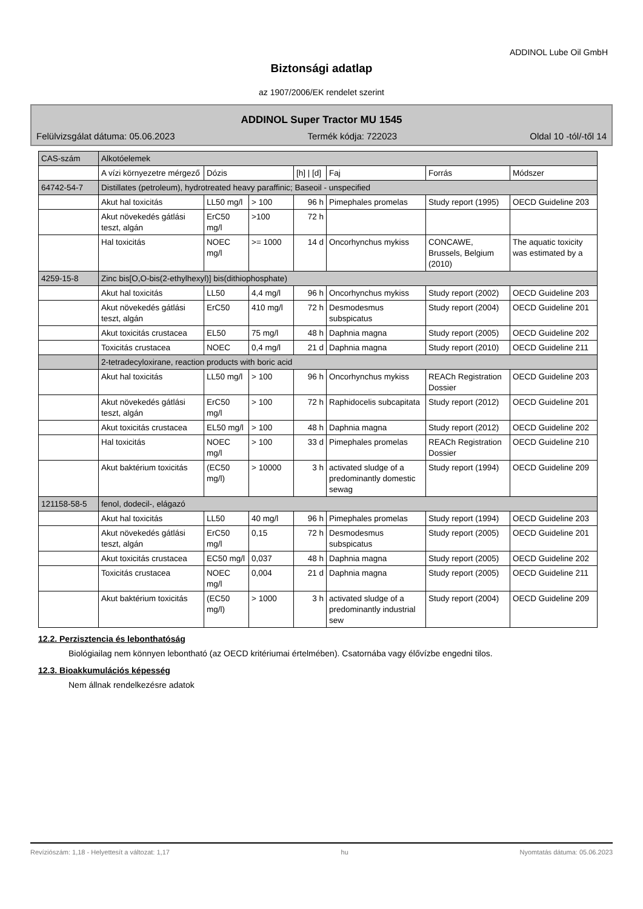ADDINOL Lube Oil GmbH
Biztonsági adatlap
az 1907/2006/EK rendelet szerint
ADDINOL Super Tractor MU 1545
Felülvizsgálat dátuma: 05.06.2023 Termék kódja: 722023 Oldal 10 -tól/-től 14
| CAS-szám | Alkotóelemek | | | | | | |
| --- | --- | --- | --- | --- | --- | --- | --- |
| | A vízi környezetre mérgező | Dózis | | [h] / [d] | Faj | Forrás | Módszer |
| 64742-54-7 | Distillates (petroleum), hydrotreated heavy paraffinic; Baseoil - unspecified | | | | | | |
| | Akut hal toxicitás | LL50 mg/l | > 100 | 96 h | Pimephales promelas | Study report (1995) | OECD Guideline 203 |
| | Akut növekedés gátlási teszt, algán | ErC50 mg/l | >100 | 72 h | | | |
| | Hal toxicitás | NOEC mg/l | >= 1000 | 14 d | Oncorhynchus mykiss | CONCAWE, Brussels, Belgium (2010) | The aquatic toxicity was estimated by a |
| 4259-15-8 | Zinc bis[O,O-bis(2-ethylhexyl)] bis(dithiophosphate) | | | | | | |
| | Akut hal toxicitás | LL50 | 4,4 mg/l | 96 h | Oncorhynchus mykiss | Study report (2002) | OECD Guideline 203 |
| | Akut növekedés gátlási teszt, algán | ErC50 | 410 mg/l | 72 h | Desmodesmus subspicatus | Study report (2004) | OECD Guideline 201 |
| | Akut toxicitás crustacea | EL50 | 75 mg/l | 48 h | Daphnia magna | Study report (2005) | OECD Guideline 202 |
| | Toxicitás crustacea | NOEC | 0,4 mg/l | 21 d | Daphnia magna | Study report (2010) | OECD Guideline 211 |
| | 2-tetradecyloxirane, reaction products with boric acid | | | | | | |
| | Akut hal toxicitás | LL50 mg/l | > 100 | 96 h | Oncorhynchus mykiss | REACh Registration Dossier | OECD Guideline 203 |
| | Akut növekedés gátlási teszt, algán | ErC50 mg/l | > 100 | 72 h | Raphidocelis subcapitata | Study report (2012) | OECD Guideline 201 |
| | Akut toxicitás crustacea | EL50 mg/l | > 100 | 48 h | Daphnia magna | Study report (2012) | OECD Guideline 202 |
| | Hal toxicitás | NOEC mg/l | > 100 | 33 d | Pimephales promelas | REACh Registration Dossier | OECD Guideline 210 |
| | Akut baktérium toxicitás | (EC50 mg/l) | > 10000 | 3 h | activated sludge of a predominantly domestic sewag | Study report (1994) | OECD Guideline 209 |
| 121158-58-5 | fenol, dodecil-, elágazó | | | | | | |
| | Akut hal toxicitás | LL50 | 40 mg/l | 96 h | Pimephales promelas | Study report (1994) | OECD Guideline 203 |
| | Akut növekedés gátlási teszt, algán | ErC50 mg/l | 0,15 | 72 h | Desmodesmus subspicatus | Study report (2005) | OECD Guideline 201 |
| | Akut toxicitás crustacea | EC50 mg/l | 0,037 | 48 h | Daphnia magna | Study report (2005) | OECD Guideline 202 |
| | Toxicitás crustacea | NOEC mg/l | 0,004 | 21 d | Daphnia magna | Study report (2005) | OECD Guideline 211 |
| | Akut baktérium toxicitás | (EC50 mg/l) | > 1000 | 3 h | activated sludge of a predominantly industrial sew | Study report (2004) | OECD Guideline 209 |
12.2. Perzisztencia és lebonthatóság
Biológiailag nem könnyen lebontható (az OECD kritériumai értelmében). Csatornába vagy élővízbe engedni tilos.
12.3. Bioakkumulációs képesség
Nem állnak rendelkezésre adatok
Revíziószám: 1,18 - Helyettesít a változat: 1,17 hu Nyomtatás dátuma: 05.06.2023